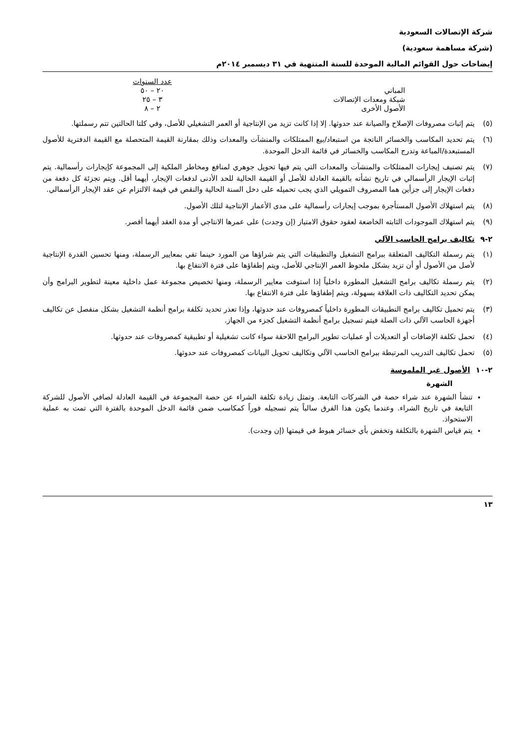شركة الإتصالات السعودية
(شركة مساهمة سعودية)
إيضاحات حول القوائم المالية الموحدة للسنة المنتهية في ٣١ ديسمبر ٢٠١٤م
| | عدد السنوات |
| المباني | ٢٠ – ٥٠ |
| شبكة ومعدات الإتصالات | ٣ – ٢٥ |
| الأصول الأخرى | ٢ – ٨ |
(٥) يتم إثبات مصروفات الإصلاح والصيانة عند حدوثها. إلا إذا كانت تزيد من الإنتاجية أو العمر التشغيلي للأصل، وفي كلتا الحالتين تتم رسملتها.
(٦) يتم تحديد المكاسب والخسائر الناتجة من استبعاد/بيع الممتلكات والمنشآت والمعدات وذلك بمقارنة القيمة المتحصلة مع القيمة الدفترية للأصول المستبعدة/المباعة وتدرج المكاسب والخسائر في قائمة الدخل الموحدة.
(٧) يتم تصنيف إيجارات الممتلكات والمنشآت والمعدات التي يتم فيها تحويل جوهري لمنافع ومخاطر الملكية إلى المجموعة كإيجارات رأسمالية. يتم إثبات الإيجار الرأسمالي في تاريخ نشأته بالقيمة العادلة للأصل أو القيمة الحالية للحد الأدنى لدفعات الإيجار، أيهما أقل. ويتم تجزئة كل دفعة من دفعات الإيجار إلى جزأين هما المصروف التمويلي الذي يجب تحميله على دخل السنة الحالية والنقص في قيمة الالتزام عن عقد الإيجار الرأسمالي.
(٨) يتم استهلاك الأصول المستأجرة بموجب إيجارات رأسمالية على مدى الأعمار الإنتاجية لتلك الأصول.
(٩) يتم استهلاك الموجودات الثابته الخاضعة لعقود حقوق الامتياز (إن وجدت) على عمرها الانتاجي أو مدة العقد أيهما أقصر.
٢-٩ تكاليف برامج الحاسب الآلي
(١) يتم رسملة التكاليف المتعلقة ببرامج التشغيل والتطبيقات التي يتم شراؤها من المورد حينما تفي بمعايير الرسملة، ومنها تحسين القدرة الإنتاجية لأصل من الأصول أو أن تزيد بشكل ملحوظ العمر الإنتاجي للأصل، ويتم إطفاؤها على فترة الانتفاع بها.
(٢) يتم رسملة تكاليف برامج التشغيل المطورة داخلياً إذا استوفت معايير الرسملة، ومنها تخصيص مجموعة عمل داخلية معينة لتطوير البرامج وأن يمكن تحديد التكاليف ذات العلاقة بسهولة، ويتم إطفاؤها على فترة الانتفاع بها.
(٣) يتم تحميل تكاليف برامج التطبيقات المطورة داخلياً كمصروفات عند حدوثها، وإذا تعذر تحديد تكلفة برامج أنظمة التشغيل بشكل منفصل عن تكاليف أجهزة الحاسب الآلي ذات الصلة فيتم تسجيل برامج أنظمة التشغيل كجزء من الجهاز.
(٤) تحمل تكلفة الإضافات أو التعديلات أو عمليات تطوير البرامج اللاحقة سواء كانت تشغيلية أو تطبيقية كمصروفات عند حدوثها.
(٥) تحمل تكاليف التدريب المرتبطة ببرامج الحاسب الآلي وتكاليف تحويل البيانات كمصروفات عند حدوثها.
٢-١٠ الأصول غير الملموسة
الشهرة
تنشأ الشهرة عند شراء حصة في الشركات التابعة. وتمثل زيادة تكلفة الشراء عن حصة المجموعة في القيمة العادلة لصافي الأصول للشركة التابعة في تاريخ الشراء. وعندما يكون هذا الفرق سالباً يتم تسجيله فوراً كمكاسب ضمن قائمة الدخل الموحدة بالفترة التي تمت به عملية الاستحواذ.
يتم قياس الشهرة بالتكلفة وتخفض بأي خسائر هبوط في قيمتها (إن وجدت).
١٣